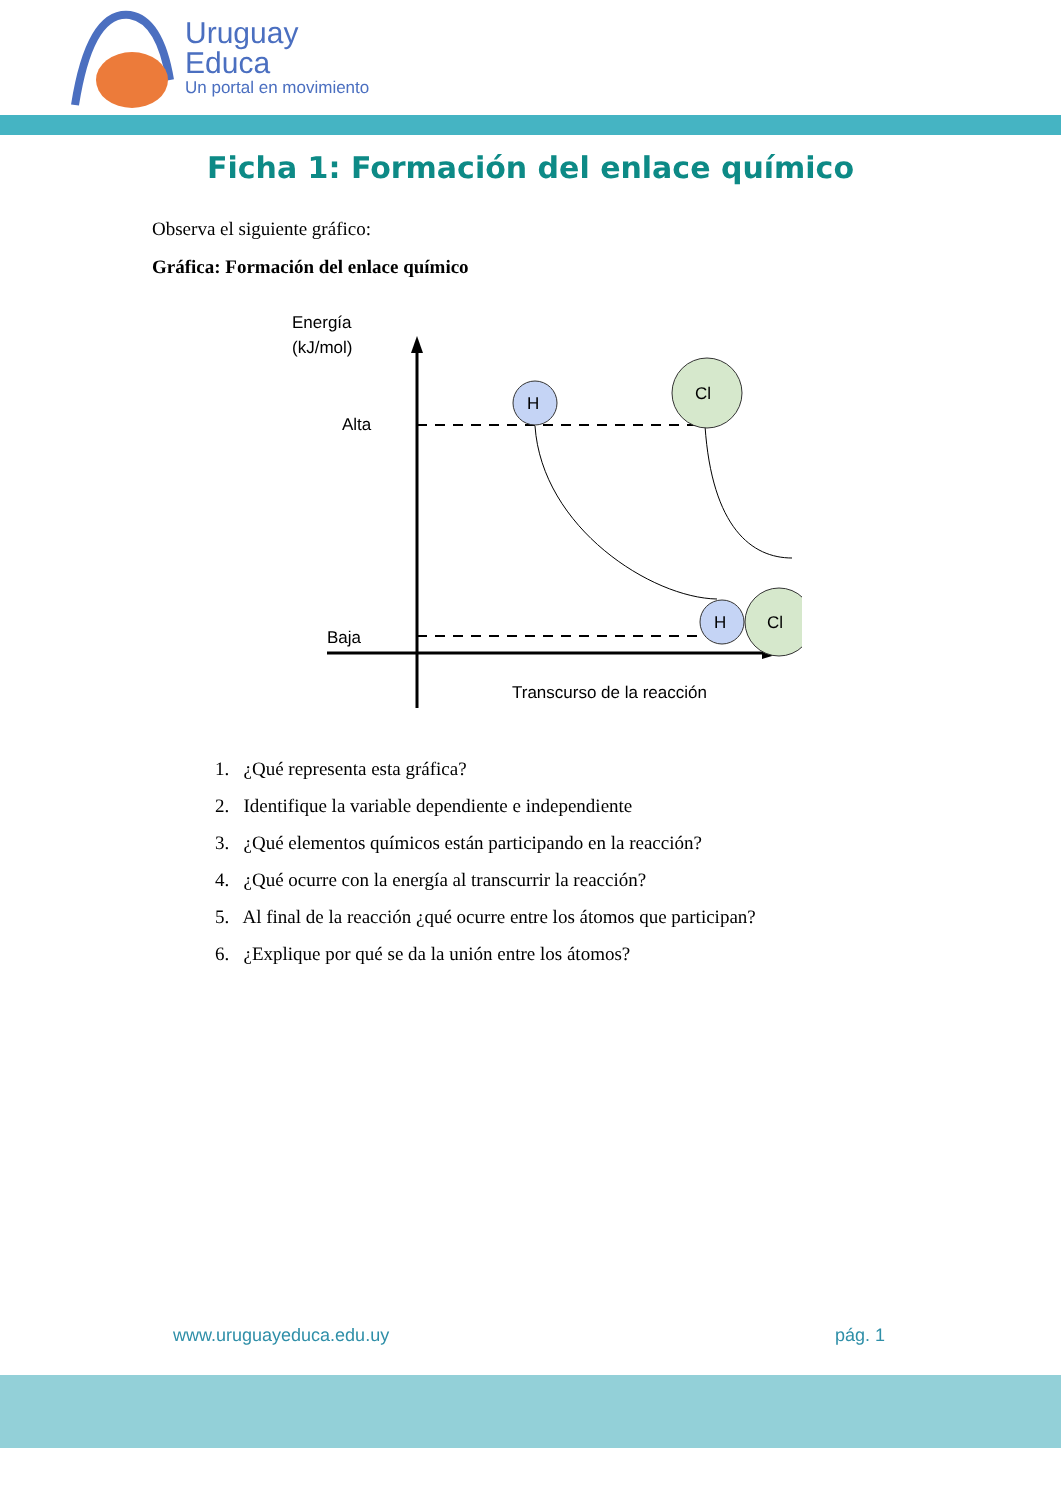Uruguay
Educa
Un portal en movimiento
Ficha 1: Formación del enlace químico
Observa el siguiente gráfico:
Gráfica: Formación del enlace químico
Energía
(kJ/mol)
Alta
Baja
H
Cl
Cl
H
Transcurso de la reacción
1. ¿Qué representa esta gráfica?
2. Identifique la variable dependiente e independiente
3. ¿Qué elementos químicos están participando en la reacción?
4. ¿Qué ocurre con la energía al transcurrir la reacción?
5. Al final de la reacción ¿qué ocurre entre los átomos que participan?
6. ¿Explique por qué se da la unión entre los átomos?
www.uruguayeduca.edu.uy pág. 1